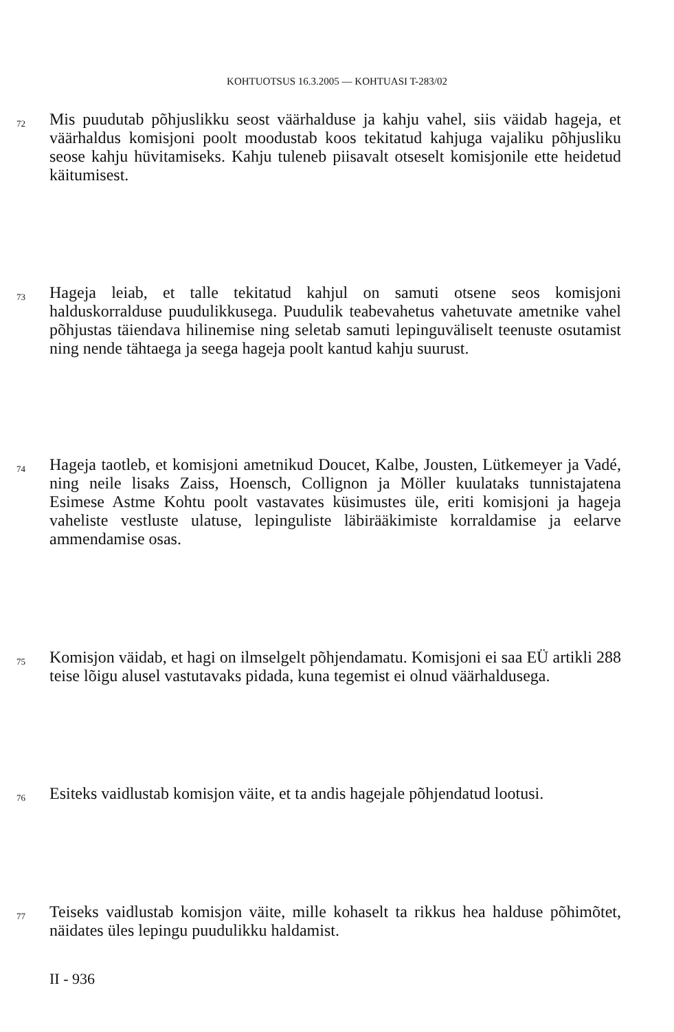KOHTUOTSUS 16.3.2005 — KOHTUASI T-283/02
72
Mis puudutab põhjuslikku seost väärhalduse ja kahju vahel, siis väidab hageja, et väärhaldus komisjoni poolt moodustab koos tekitatud kahjuga vajaliku põhjusliku seose kahju hüvitamiseks. Kahju tuleneb piisavalt otseselt komisjonile ette heidetud käitumisest.
73
Hageja leiab, et talle tekitatud kahjul on samuti otsene seos komisjoni halduskorralduse puudulikkusega. Puudulik teabevahetus vahetuvate ametnike vahel põhjustas täiendava hilinemise ning seletab samuti lepinguväliselt teenuste osutamist ning nende tähtaega ja seega hageja poolt kantud kahju suurust.
74
Hageja taotleb, et komisjoni ametnikud Doucet, Kalbe, Jousten, Lütkemeyer ja Vadé, ning neile lisaks Zaiss, Hoensch, Collignon ja Möller kuulataks tunnistajatena Esimese Astme Kohtu poolt vastavates küsimustes üle, eriti komisjoni ja hageja vaheliste vestluste ulatuse, lepinguliste läbirääkimiste korraldamise ja eelarve ammendamise osas.
75
Komisjon väidab, et hagi on ilmselgelt põhjendamatu. Komisjoni ei saa EÜ artikli 288 teise lõigu alusel vastutavaks pidada, kuna tegemist ei olnud väärhaldusega.
76
Esiteks vaidlustab komisjon väite, et ta andis hagejale põhjendatud lootusi.
77
Teiseks vaidlustab komisjon väite, mille kohaselt ta rikkus hea halduse põhimõtet, näidates üles lepingu puudulikku haldamist.
II - 936